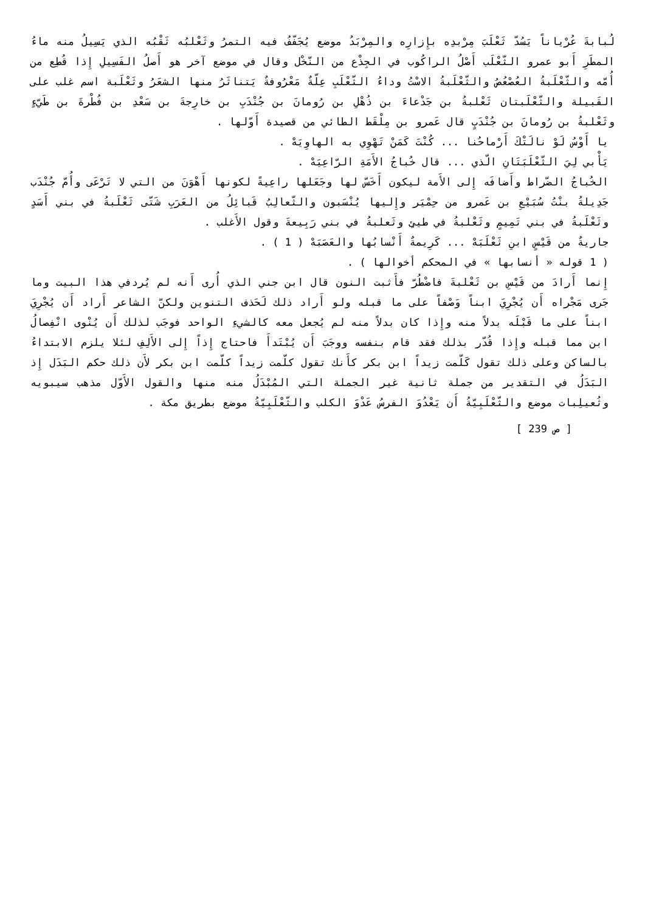لُبابةَ عُرْياناً يَسُدّ ثَعْلَبَ مِرْبدِه بإِزارِه والمِرْبَدُ موضع يُجَفّفُ فيه التمرُ وثَعْلبُه ثَقْبُه الذي يَسِيلُ منه ماءُ المطَرِ أَبو عمرو الثّعْلَب أَصْلُ الراكُوب في الجِذْع من النّخْل وقال في موضع آخر هو أَصلُ الفَسِيلِ إِذا قُطِع من أُمّه والثّعْلَبةُ العُصْعُصُ والثّعْلَبةُ الاسْتُ وداءُ الثّعْلَبِ عِلّةٌ مَعْرُوفةٌ يَتناثَرُ منها الشعَرُ وثَعْلَبة اسم غلب على القَبيلة والثّعْلَبتان ثَعْلبةُ بن جَدْعاءَ بن ذُهْلِ بن رُومانَ بن جُنْدَبِ بن خارِجةَ بن سَعْدِ بن فُطْرةَ بن طَيّءٍ وثَعْلبةُ بن رُومانَ بن جُنْدَبٍ قال عَمرو بن مِلْقَط الطائي من قصيدة أَوّلها .
يا أَوْسُ لَوْ نالَتْكَ أَرْماحُنا ... كُنْتَ كَمَنْ تَهْوِي به الهاوِيَهْ .
يَأْبي لِيَ الثّعْلَبَتَانِ الّذي ... قال خُباجُ الأَمَةِ الرّاعِيَهْ .
الخُباجُ الضّراط وأَضافَه إِلى الأَمة ليكون أَخَسّ لها وجَعَلها راعِيةً لكونها أَهْوَنَ من التي لا تَرْعَى وأُمّ جُنْدَب جَدِيلةُ بنْتُ سُبَيْعِ بن عَمرو من حِمْيَر وإِليها يُنْسَبون والثّعالِبُ قَبائِلُ من العَرَبِ شَتّى ثَعْلَبةُ في بني أَسَدٍ وثَعْلَبةُ في بني تَمِيمٍ وثَعْلبةُ في طيئٍ وثَعلبةُ في بني رَبِيعةَ وقول الأَغلب .
جاريةٌ من قَيْسٍ ابنِ ثَعْلَبَهْ ... كَرِيمةٌ أَنْسابُها والعَصَبَهْ ( 1 ) .
( 1 قوله « أنسابها » في المحكم أخوالها ) .
إِنما أَرادَ من قَيْسِ بن ثَعْلبةَ فاضْطُرّ فأَثبت النون قال ابن جني الذي أُرى أَنه لم يُردفي هذا البيت وما جَرى مَجْراه أَن يُجْرِيَ ابناً وَصْفاً على ما قبله ولو أَراد ذلك لَحَذف التنوين ولكنّ الشاعر أَراد أَن يُجْرِيَ ابناً على ما قَبْلَه بدلاً منه وإِذا كان بدلاً منه لم يُجعل معه كالشيءِ الواحد فوجَب لذلك أَن يُنْوى انْفِصالُ ابن مما قبله وإِذا قُدّر بذلك فقد قام بنفسه ووجَبَ أَن يُبْتَدأَ فاحتاج إِذاً إِلى الأَلِفِ لئلا يلزم الابتداءُ بالساكن وعلى ذلك تقول كَلّمت زيداً ابن بكر كأَنك تقول كلّمت زيداً كلّمت ابن بكر لأَن ذلك حكم البَدَل إِذ البَدَلُ في التقدير من جملة ثانية غير الجملة التي المُبْدَلُ منه منها والقول الأَوّل مذهب سيبويه وثُعيلِبات موضع والثّعْلَبِيّةُ أَن يَعْدُوَ الفرسُ عَدْوَ الكلب والثّعْلَبِيّةُ موضع بطريق مكة .
[ ص 239 ]